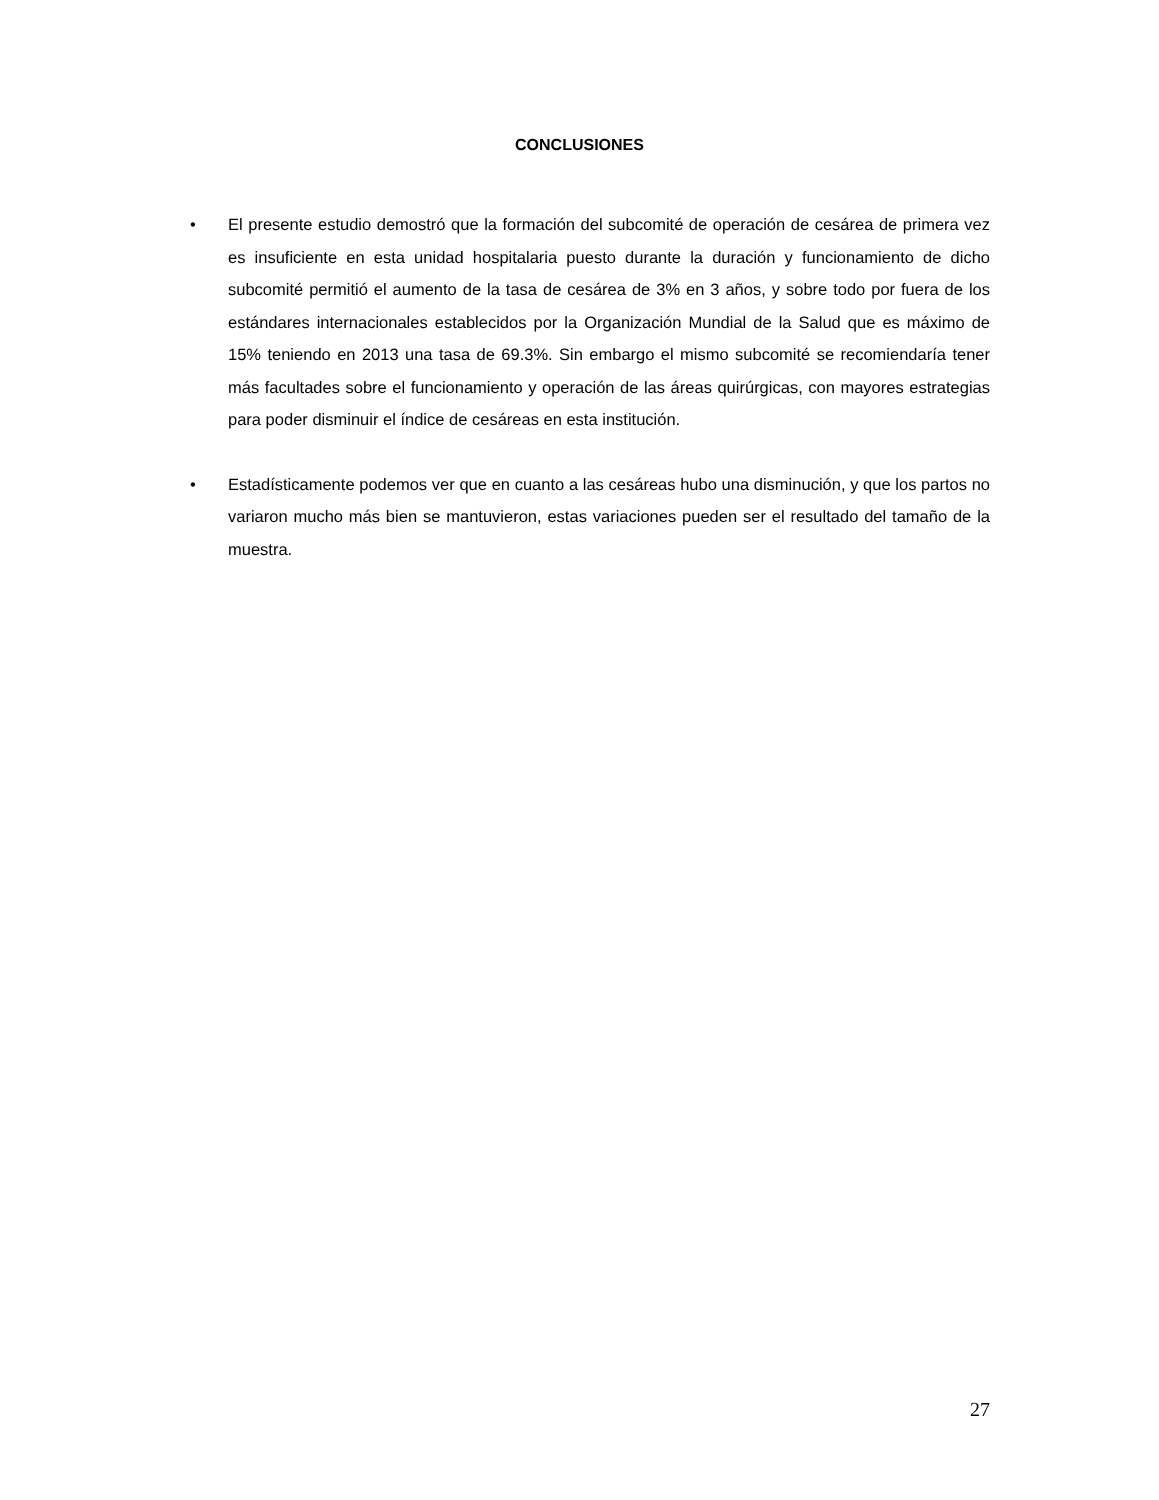CONCLUSIONES
• El presente estudio demostró que la formación del subcomité de operación de cesárea de primera vez es insuficiente en esta unidad hospitalaria puesto durante la duración y funcionamiento de dicho subcomité permitió el aumento de la tasa de cesárea de 3% en 3 años, y sobre todo por fuera de los estándares internacionales establecidos por la Organización Mundial de la Salud que es máximo de 15% teniendo en 2013 una tasa de 69.3%. Sin embargo el mismo subcomité se recomiendaría tener más facultades sobre el funcionamiento y operación de las áreas quirúrgicas, con mayores estrategias para poder disminuir el índice de cesáreas en esta institución.
• Estadísticamente podemos ver que en cuanto a las cesáreas hubo una disminución, y que los partos no variaron mucho más bien se mantuvieron, estas variaciones pueden ser el resultado del tamaño de la muestra.
27